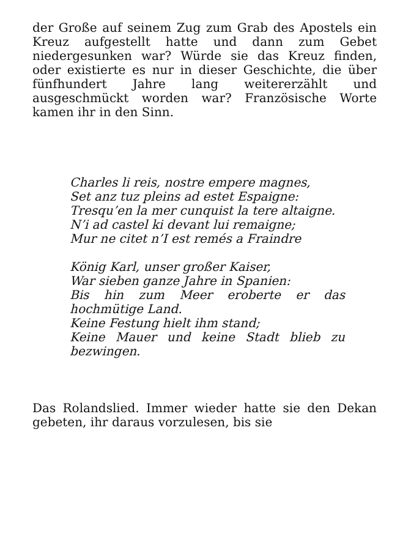der Große auf seinem Zug zum Grab des Apostels ein Kreuz aufgestellt hatte und dann zum Gebet niedergesunken war? Würde sie das Kreuz finden, oder existierte es nur in dieser Geschichte, die über fünfhundert Jahre lang weitererzählt und ausgeschmückt worden war? Französische Worte kamen ihr in den Sinn.
Charles li reis, nostre empere magnes,
Set anz tuz pleins ad estet Espaigne:
Tresqu’en la mer cunquist la tere altaigne.
N’i ad castel ki devant lui remaigne;
Mur ne citet n’I est remés a Fraindre
König Karl, unser großer Kaiser,
War sieben ganze Jahre in Spanien:
Bis hin zum Meer eroberte er das hochmütige Land.
Keine Festung hielt ihm stand;
Keine Mauer und keine Stadt blieb zu bezwingen.
Das Rolandslied. Immer wieder hatte sie den Dekan gebeten, ihr daraus vorzulesen, bis sie